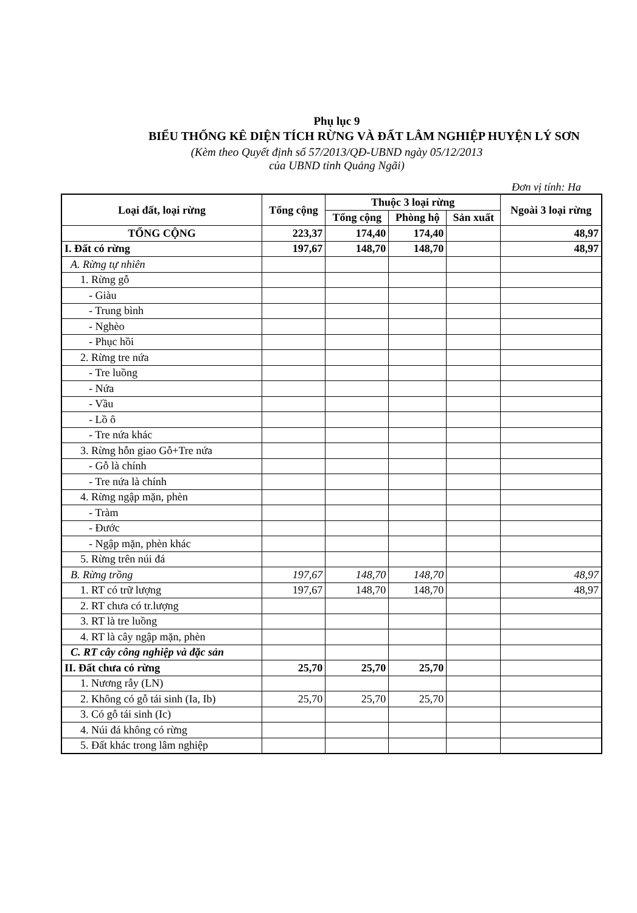Phụ lục 9
BIỂU THỐNG KÊ DIỆN TÍCH RỪNG VÀ ĐẤT LÂM NGHIỆP HUYỆN LÝ SƠN
(Kèm theo Quyết định số 57/2013/QĐ-UBND ngày 05/12/2013
của UBND tỉnh Quảng Ngãi)
Đơn vị tính: Ha
| Loại đất, loại rừng | Tổng cộng | Thuộc 3 loại rừng | | | Ngoài 3 loại rừng |
| --- | --- | --- | --- | --- | --- |
| | | Tổng cộng | Phòng hộ | Sản xuất | |
| TỔNG CỘNG | 223,37 | 174,40 | 174,40 | | 48,97 |
| I. Đất có rừng | 197,67 | 148,70 | 148,70 | | 48,97 |
| A. Rừng tự nhiên | | | | | |
| 1. Rừng gỗ | | | | | |
| - Giàu | | | | | |
| - Trung bình | | | | | |
| - Nghèo | | | | | |
| - Phục hồi | | | | | |
| 2. Rừng tre nứa | | | | | |
| - Tre luồng | | | | | |
| - Nứa | | | | | |
| - Vầu | | | | | |
| - Lồ ô | | | | | |
| - Tre nứa khác | | | | | |
| 3. Rừng hỗn giao Gỗ+Tre nứa | | | | | |
| - Gỗ là chính | | | | | |
| - Tre nứa là chính | | | | | |
| 4. Rừng ngập mặn, phèn | | | | | |
| - Tràm | | | | | |
| - Đước | | | | | |
| - Ngập mặn, phèn khác | | | | | |
| 5. Rừng trên núi đá | | | | | |
| B. Rừng trồng | 197,67 | 148,70 | 148,70 | | 48,97 |
| 1. RT có trữ lượng | 197,67 | 148,70 | 148,70 | | 48,97 |
| 2. RT chưa có tr.lượng | | | | | |
| 3. RT là tre luồng | | | | | |
| 4. RT là cây ngập mặn, phèn | | | | | |
| C. RT cây công nghiệp và đặc sản | | | | | |
| II. Đất chưa có rừng | 25,70 | 25,70 | 25,70 | | |
| 1. Nương rẫy (LN) | | | | | |
| 2. Không có gỗ tái sinh (Ia, Ib) | 25,70 | 25,70 | 25,70 | | |
| 3. Có gỗ tái sinh (Ic) | | | | | |
| 4. Núi đá không có rừng | | | | | |
| 5. Đất khác trong lâm nghiệp | | | | | |